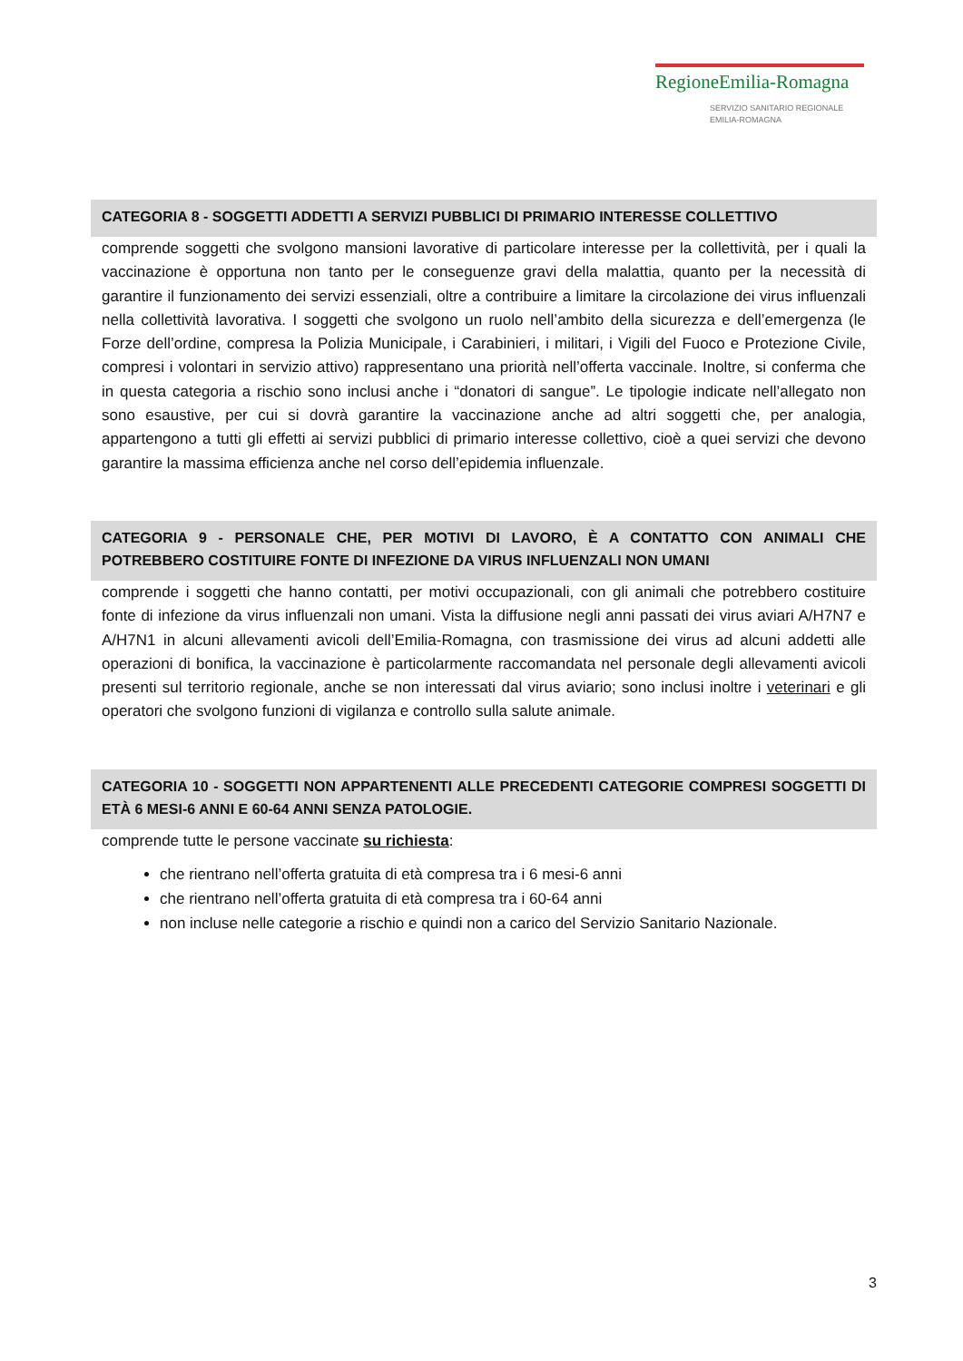RegioneEmilia-Romagna
SERVIZIO SANITARIO REGIONALE
EMILIA-ROMAGNA
CATEGORIA 8 - SOGGETTI ADDETTI A SERVIZI PUBBLICI DI PRIMARIO INTERESSE COLLETTIVO
comprende soggetti che svolgono mansioni lavorative di particolare interesse per la collettività, per i quali la vaccinazione è opportuna non tanto per le conseguenze gravi della malattia, quanto per la necessità di garantire il funzionamento dei servizi essenziali, oltre a contribuire a limitare la circolazione dei virus influenzali nella collettività lavorativa. I soggetti che svolgono un ruolo nell’ambito della sicurezza e dell’emergenza (le Forze dell’ordine, compresa la Polizia Municipale, i Carabinieri, i militari, i Vigili del Fuoco e Protezione Civile, compresi i volontari in servizio attivo) rappresentano una priorità nell’offerta vaccinale. Inoltre, si conferma che in questa categoria a rischio sono inclusi anche i “donatori di sangue”. Le tipologie indicate nell’allegato non sono esaustive, per cui si dovrà garantire la vaccinazione anche ad altri soggetti che, per analogia, appartengono a tutti gli effetti ai servizi pubblici di primario interesse collettivo, cioè a quei servizi che devono garantire la massima efficienza anche nel corso dell’epidemia influenzale.
CATEGORIA 9 - PERSONALE CHE, PER MOTIVI DI LAVORO, È A CONTATTO CON ANIMALI CHE POTREBBERO COSTITUIRE FONTE DI INFEZIONE DA VIRUS INFLUENZALI NON UMANI
comprende i soggetti che hanno contatti, per motivi occupazionali, con gli animali che potrebbero costituire fonte di infezione da virus influenzali non umani. Vista la diffusione negli anni passati dei virus aviari A/H7N7 e A/H7N1 in alcuni allevamenti avicoli dell’Emilia-Romagna, con trasmissione dei virus ad alcuni addetti alle operazioni di bonifica, la vaccinazione è particolarmente raccomandata nel personale degli allevamenti avicoli presenti sul territorio regionale, anche se non interessati dal virus aviario; sono inclusi inoltre i veterinari e gli operatori che svolgono funzioni di vigilanza e controllo sulla salute animale.
CATEGORIA 10 - SOGGETTI NON APPARTENENTI ALLE PRECEDENTI CATEGORIE COMPRESI SOGGETTI DI ETÀ 6 MESI-6 ANNI E 60-64 ANNI SENZA PATOLOGIE.
comprende tutte le persone vaccinate su richiesta:
che rientrano nell’offerta gratuita di età compresa tra i 6 mesi-6 anni
che rientrano nell’offerta gratuita di età compresa tra i 60-64 anni
non incluse nelle categorie a rischio e quindi non a carico del Servizio Sanitario Nazionale.
3